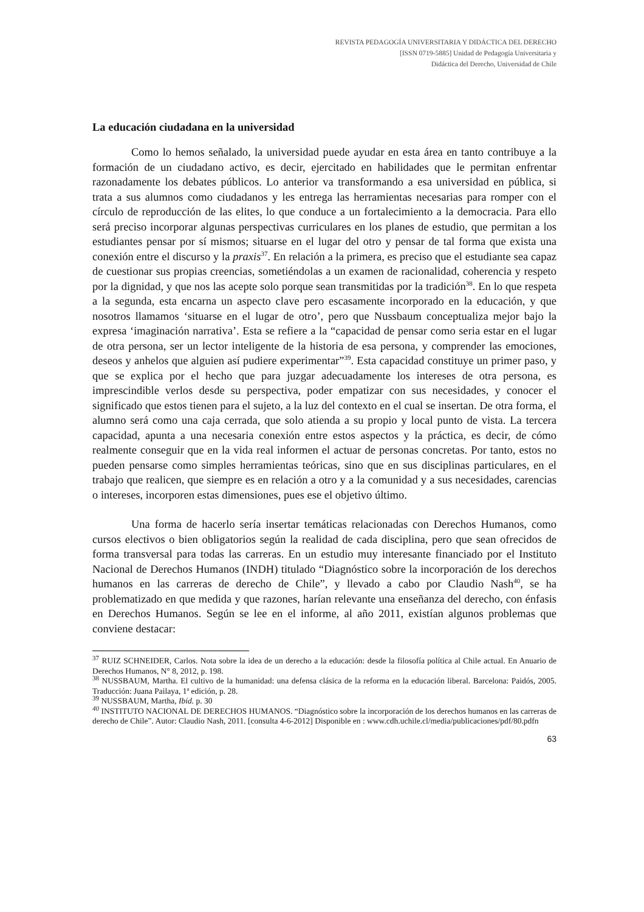REVISTA PEDAGOGÍA UNIVERSITARIA Y DIDÁCTICA DEL DERECHO
[ISSN 0719-5885] Unidad de Pedagogía Universitaria y
Didáctica del Derecho, Universidad de Chile
La educación ciudadana en la universidad
Como lo hemos señalado, la universidad puede ayudar en esta área en tanto contribuye a la formación de un ciudadano activo, es decir, ejercitado en habilidades que le permitan enfrentar razonadamente los debates públicos. Lo anterior va transformando a esa universidad en pública, si trata a sus alumnos como ciudadanos y les entrega las herramientas necesarias para romper con el círculo de reproducción de las elites, lo que conduce a un fortalecimiento a la democracia. Para ello será preciso incorporar algunas perspectivas curriculares en los planes de estudio, que permitan a los estudiantes pensar por sí mismos; situarse en el lugar del otro y pensar de tal forma que exista una conexión entre el discurso y la praxis<sup>37</sup>. En relación a la primera, es preciso que el estudiante sea capaz de cuestionar sus propias creencias, sometiéndolas a un examen de racionalidad, coherencia y respeto por la dignidad, y que nos las acepte solo porque sean transmitidas por la tradición<sup>38</sup>. En lo que respeta a la segunda, esta encarna un aspecto clave pero escasamente incorporado en la educación, y que nosotros llamamos ‘situarse en el lugar de otro’, pero que Nussbaum conceptualiza mejor bajo la expresa ‘imaginación narrativa’. Esta se refiere a la “capacidad de pensar como seria estar en el lugar de otra persona, ser un lector inteligente de la historia de esa persona, y comprender las emociones, deseos y anhelos que alguien así pudiere experimentar”<sup>39</sup>. Esta capacidad constituye un primer paso, y que se explica por el hecho que para juzgar adecuadamente los intereses de otra persona, es imprescindible verlos desde su perspectiva, poder empatizar con sus necesidades, y conocer el significado que estos tienen para el sujeto, a la luz del contexto en el cual se insertan. De otra forma, el alumno será como una caja cerrada, que solo atienda a su propio y local punto de vista. La tercera capacidad, apunta a una necesaria conexión entre estos aspectos y la práctica, es decir, de cómo realmente conseguir que en la vida real informen el actuar de personas concretas. Por tanto, estos no pueden pensarse como simples herramientas teóricas, sino que en sus disciplinas particulares, en el trabajo que realicen, que siempre es en relación a otro y a la comunidad y a sus necesidades, carencias o intereses, incorporen estas dimensiones, pues ese el objetivo último.
Una forma de hacerlo sería insertar temáticas relacionadas con Derechos Humanos, como cursos electivos o bien obligatorios según la realidad de cada disciplina, pero que sean ofrecidos de forma transversal para todas las carreras. En un estudio muy interesante financiado por el Instituto Nacional de Derechos Humanos (INDH) titulado “Diagnóstico sobre la incorporación de los derechos humanos en las carreras de derecho de Chile”, y llevado a cabo por Claudio Nash<sup>40</sup>, se ha problematizado en que medida y que razones, harían relevante una enseñanza del derecho, con énfasis en Derechos Humanos. Según se lee en el informe, al año 2011, existían algunos problemas que conviene destacar:
<sup>37</sup> RUIZ SCHNEIDER, Carlos. Nota sobre la idea de un derecho a la educación: desde la filosofía política al Chile actual. En Anuario de Derechos Humanos, N° 8, 2012, p. 198.
<sup>38</sup> NUSSBAUM, Martha. El cultivo de la humanidad: una defensa clásica de la reforma en la educación liberal. Barcelona: Paidós, 2005. Traducción: Juana Pailaya, 1ª edición, p. 28.
<sup>39</sup> NUSSBAUM, Martha, Ibíd. p. 30
<sup>40</sup> INSTITUTO NACIONAL DE DERECHOS HUMANOS. “Diagnóstico sobre la incorporación de los derechos humanos en las carreras de derecho de Chile”. Autor: Claudio Nash, 2011. [consulta 4-6-2012] Disponible en : www.cdh.uchile.cl/media/publicaciones/pdf/80.pdfn
63